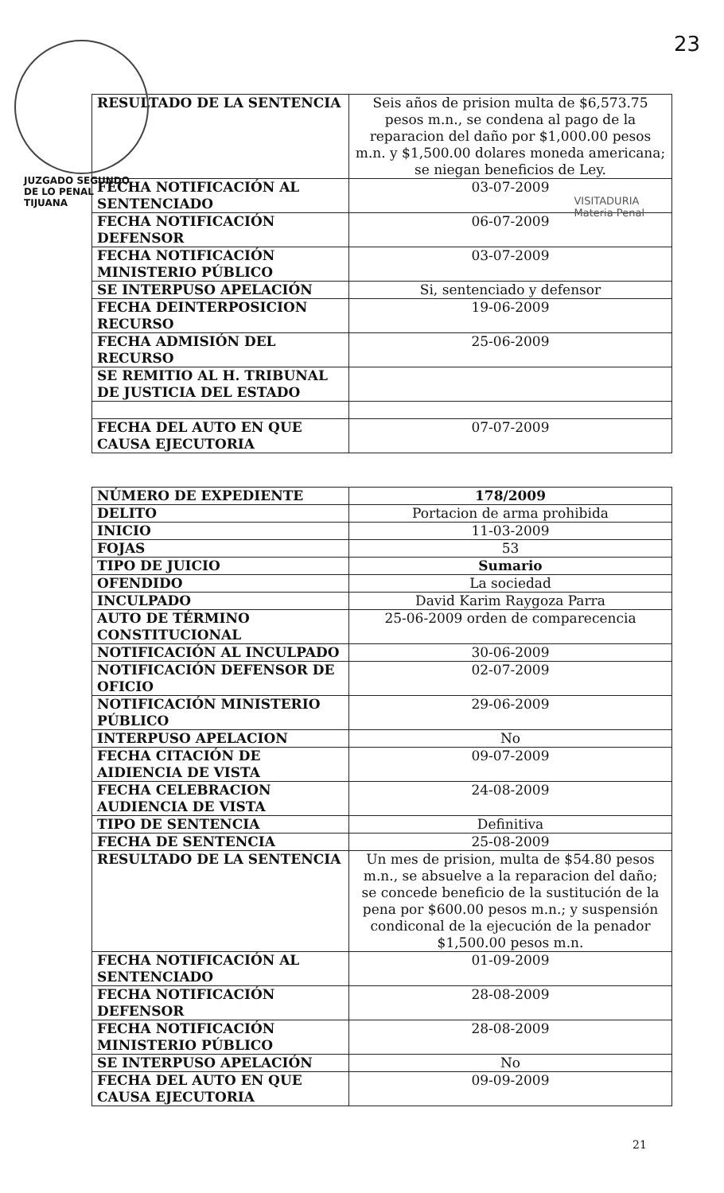23
JUZGADO SEGUNDO
DE LO PENAL
TIJUANA
VISITADURIA
Materia Penal
| RESULTADO DE LA SENTENCIA | Seis años de prision multa de $6,573.75 pesos m.n., se condena al pago de la reparacion del daño por $1,000.00 pesos m.n. y $1,500.00 dolares moneda americana; se niegan beneficios de Ley. |
| FECHA NOTIFICACIÓN AL SENTENCIADO | 03-07-2009 |
| FECHA NOTIFICACIÓN DEFENSOR | 06-07-2009 |
| FECHA NOTIFICACIÓN MINISTERIO PÚBLICO | 03-07-2009 |
| SE INTERPUSO APELACIÓN | Si, sentenciado y defensor |
| FECHA DEINTERPOSICION RECURSO | 19-06-2009 |
| FECHA ADMISIÓN DEL RECURSO | 25-06-2009 |
| SE REMITIO AL H. TRIBUNAL DE JUSTICIA DEL ESTADO | |
| FECHA DEL AUTO EN QUE CAUSA EJECUTORIA | 07-07-2009 |
| NÚMERO DE EXPEDIENTE | 178/2009 |
| DELITO | Portacion de arma prohibida |
| INICIO | 11-03-2009 |
| FOJAS | 53 |
| TIPO DE JUICIO | Sumario |
| OFENDIDO | La sociedad |
| INCULPADO | David Karim Raygoza Parra |
| AUTO DE TÉRMINO CONSTITUCIONAL | 25-06-2009 orden de comparecencia |
| NOTIFICACIÓN AL INCULPADO | 30-06-2009 |
| NOTIFICACIÓN DEFENSOR DE OFICIO | 02-07-2009 |
| NOTIFICACIÓN MINISTERIO PÚBLICO | 29-06-2009 |
| INTERPUSO APELACION | No |
| FECHA CITACIÓN DE AIDIENCIA DE VISTA | 09-07-2009 |
| FECHA CELEBRACION AUDIENCIA DE VISTA | 24-08-2009 |
| TIPO DE SENTENCIA | Definitiva |
| FECHA DE SENTENCIA | 25-08-2009 |
| RESULTADO DE LA SENTENCIA | Un mes de prision, multa de $54.80 pesos m.n., se absuelve a la reparacion del daño; se concede beneficio de la sustitución de la pena por $600.00 pesos m.n.; y suspensión condiconal de la ejecución de la penador $1,500.00 pesos m.n. |
| FECHA NOTIFICACIÓN AL SENTENCIADO | 01-09-2009 |
| FECHA NOTIFICACIÓN DEFENSOR | 28-08-2009 |
| FECHA NOTIFICACIÓN MINISTERIO PÚBLICO | 28-08-2009 |
| SE INTERPUSO APELACIÓN | No |
| FECHA DEL AUTO EN QUE CAUSA EJECUTORIA | 09-09-2009 |
21